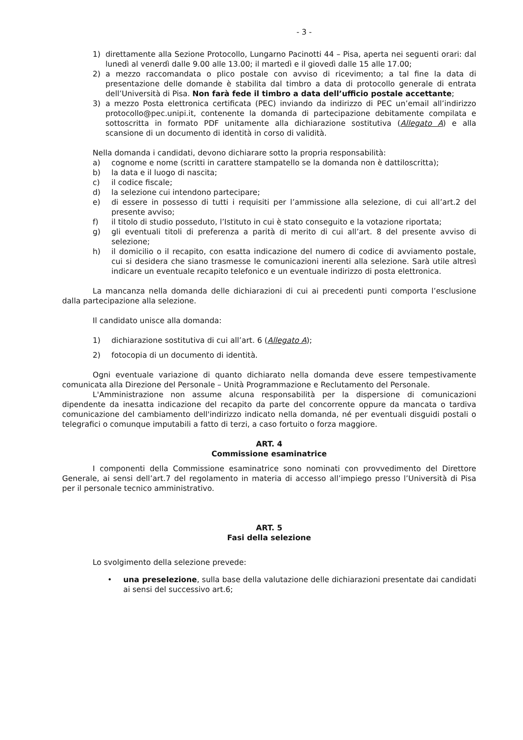- 3 -
1) direttamente alla Sezione Protocollo, Lungarno Pacinotti 44 – Pisa, aperta nei seguenti orari: dal lunedì al venerdì dalle 9.00 alle 13.00; il martedì e il giovedì dalle 15 alle 17.00;
2) a mezzo raccomandata o plico postale con avviso di ricevimento; a tal fine la data di presentazione delle domande è stabilita dal timbro a data di protocollo generale di entrata dell’Università di Pisa. Non farà fede il timbro a data dell’ufficio postale accettante;
3) a mezzo Posta elettronica certificata (PEC) inviando da indirizzo di PEC un’email all’indirizzo protocollo@pec.unipi.it, contenente la domanda di partecipazione debitamente compilata e sottoscritta in formato PDF unitamente alla dichiarazione sostitutiva (Allegato A) e alla scansione di un documento di identità in corso di validità.
Nella domanda i candidati, devono dichiarare sotto la propria responsabilità:
a) cognome e nome (scritti in carattere stampatello se la domanda non è dattiloscritta);
b) la data e il luogo di nascita;
c) il codice fiscale;
d) la selezione cui intendono partecipare;
e) di essere in possesso di tutti i requisiti per l’ammissione alla selezione, di cui all’art.2 del presente avviso;
f) il titolo di studio posseduto, l’Istituto in cui è stato conseguito e la votazione riportata;
g) gli eventuali titoli di preferenza a parità di merito di cui all’art. 8 del presente avviso di selezione;
h) il domicilio o il recapito, con esatta indicazione del numero di codice di avviamento postale, cui si desidera che siano trasmesse le comunicazioni inerenti alla selezione. Sarà utile altresì indicare un eventuale recapito telefonico e un eventuale indirizzo di posta elettronica.
La mancanza nella domanda delle dichiarazioni di cui ai precedenti punti comporta l’esclusione dalla partecipazione alla selezione.
Il candidato unisce alla domanda:
1) dichiarazione sostitutiva di cui all’art. 6 (Allegato A);
2) fotocopia di un documento di identità.
Ogni eventuale variazione di quanto dichiarato nella domanda deve essere tempestivamente comunicata alla Direzione del Personale – Unità Programmazione e Reclutamento del Personale.
L'Amministrazione non assume alcuna responsabilità per la dispersione di comunicazioni dipendente da inesatta indicazione del recapito da parte del concorrente oppure da mancata o tardiva comunicazione del cambiamento dell'indirizzo indicato nella domanda, né per eventuali disguidi postali o telegrafici o comunque imputabili a fatto di terzi, a caso fortuito o forza maggiore.
ART. 4
Commissione esaminatrice
I componenti della Commissione esaminatrice sono nominati con provvedimento del Direttore Generale, ai sensi dell’art.7 del regolamento in materia di accesso all’impiego presso l’Università di Pisa per il personale tecnico amministrativo.
ART. 5
Fasi della selezione
Lo svolgimento della selezione prevede:
• una preselezione, sulla base della valutazione delle dichiarazioni presentate dai candidati ai sensi del successivo art.6;